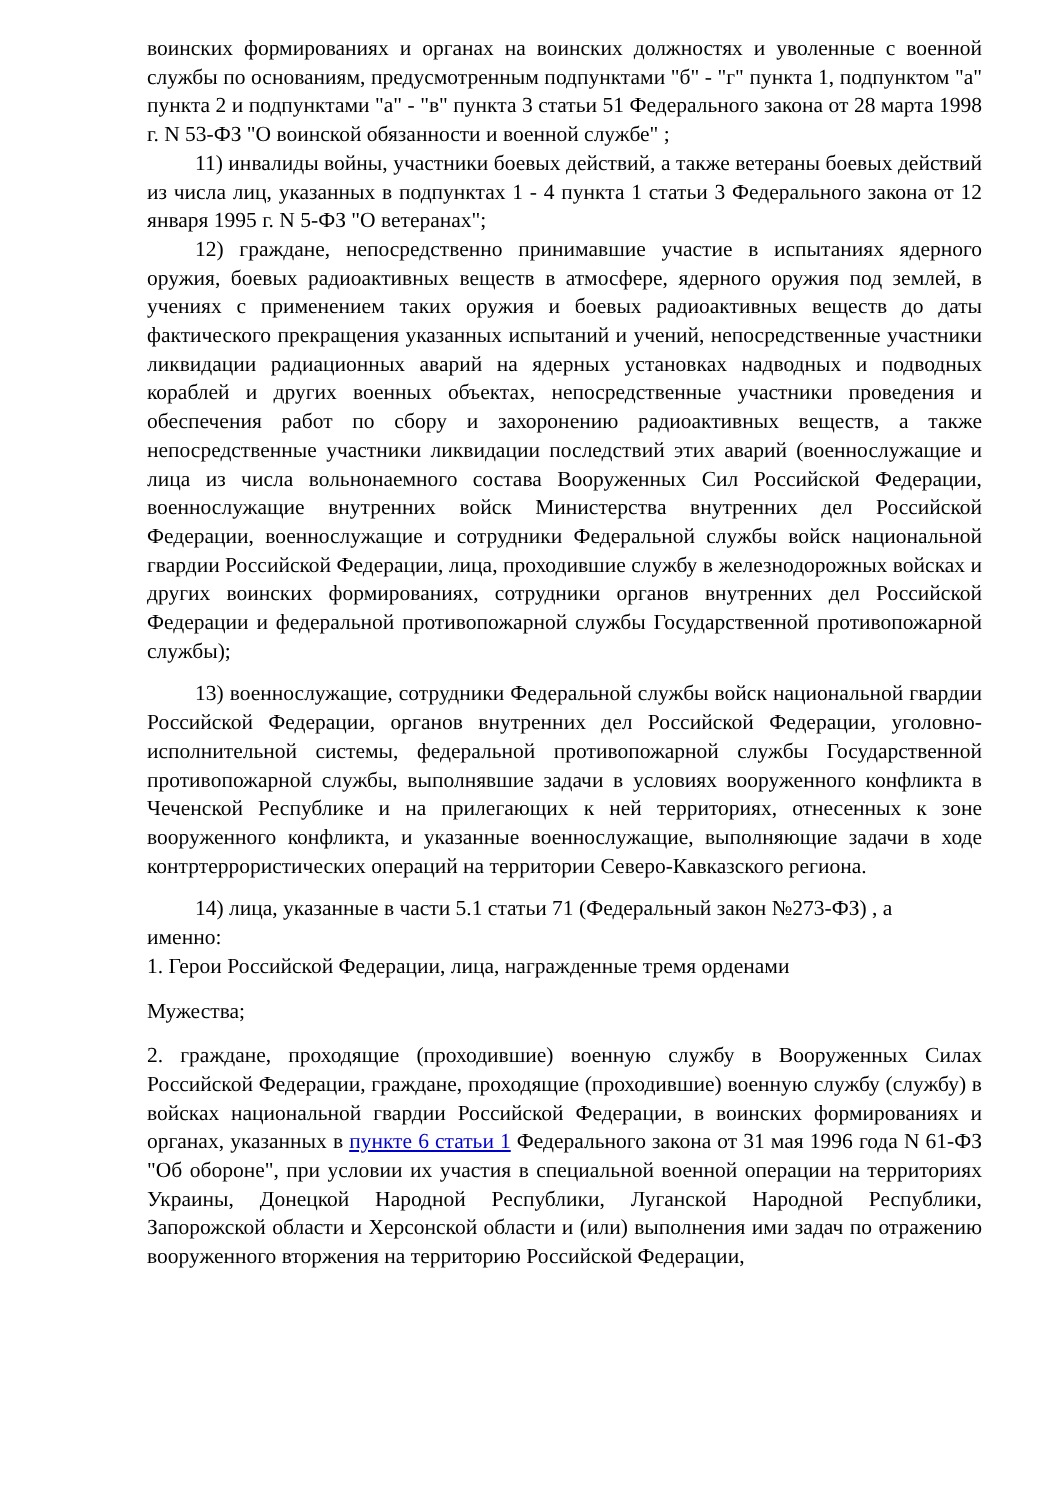воинских формированиях и органах на воинских должностях и уволенные с военной службы по основаниям, предусмотренным подпунктами "б" - "г" пункта 1, подпунктом "а" пункта 2 и подпунктами "а" - "в" пункта 3 статьи 51 Федерального закона от 28 марта 1998 г. N 53-ФЗ "О воинской обязанности и военной службе" ;
11) инвалиды войны, участники боевых действий, а также ветераны боевых действий из числа лиц, указанных в подпунктах 1 - 4 пункта 1 статьи 3 Федерального закона от 12 января 1995 г. N 5-ФЗ "О ветеранах";
12) граждане, непосредственно принимавшие участие в испытаниях ядерного оружия, боевых радиоактивных веществ в атмосфере, ядерного оружия под землей, в учениях с применением таких оружия и боевых радиоактивных веществ до даты фактического прекращения указанных испытаний и учений, непосредственные участники ликвидации радиационных аварий на ядерных установках надводных и подводных кораблей и других военных объектах, непосредственные участники проведения и обеспечения работ по сбору и захоронению радиоактивных веществ, а также непосредственные участники ликвидации последствий этих аварий (военнослужащие и лица из числа вольнонаемного состава Вооруженных Сил Российской Федерации, военнослужащие внутренних войск Министерства внутренних дел Российской Федерации, военнослужащие и сотрудники Федеральной службы войск национальной гвардии Российской Федерации, лица, проходившие службу в железнодорожных войсках и других воинских формированиях, сотрудники органов внутренних дел Российской Федерации и федеральной противопожарной службы Государственной противопожарной службы);
13) военнослужащие, сотрудники Федеральной службы войск национальной гвардии Российской Федерации, органов внутренних дел Российской Федерации, уголовно-исполнительной системы, федеральной противопожарной службы Государственной противопожарной службы, выполнявшие задачи в условиях вооруженного конфликта в Чеченской Республике и на прилегающих к ней территориях, отнесенных к зоне вооруженного конфликта, и указанные военнослужащие, выполняющие задачи в ходе контртеррористических операций на территории Северо-Кавказского региона.
14) лица, указанные в части 5.1 статьи 71 (Федеральный закон №273-ФЗ) , а именно:
1. Герои Российской Федерации, лица, награжденные тремя орденами
Мужества;
2. граждане, проходящие (проходившие) военную службу в Вооруженных Силах Российской Федерации, граждане, проходящие (проходившие) военную службу (службу) в войсках национальной гвардии Российской Федерации, в воинских формированиях и органах, указанных в пункте 6 статьи 1 Федерального закона от 31 мая 1996 года N 61-ФЗ "Об обороне", при условии их участия в специальной военной операции на территориях Украины, Донецкой Народной Республики, Луганской Народной Республики, Запорожской области и Херсонской области и (или) выполнения ими задач по отражению вооруженного вторжения на территорию Российской Федерации,